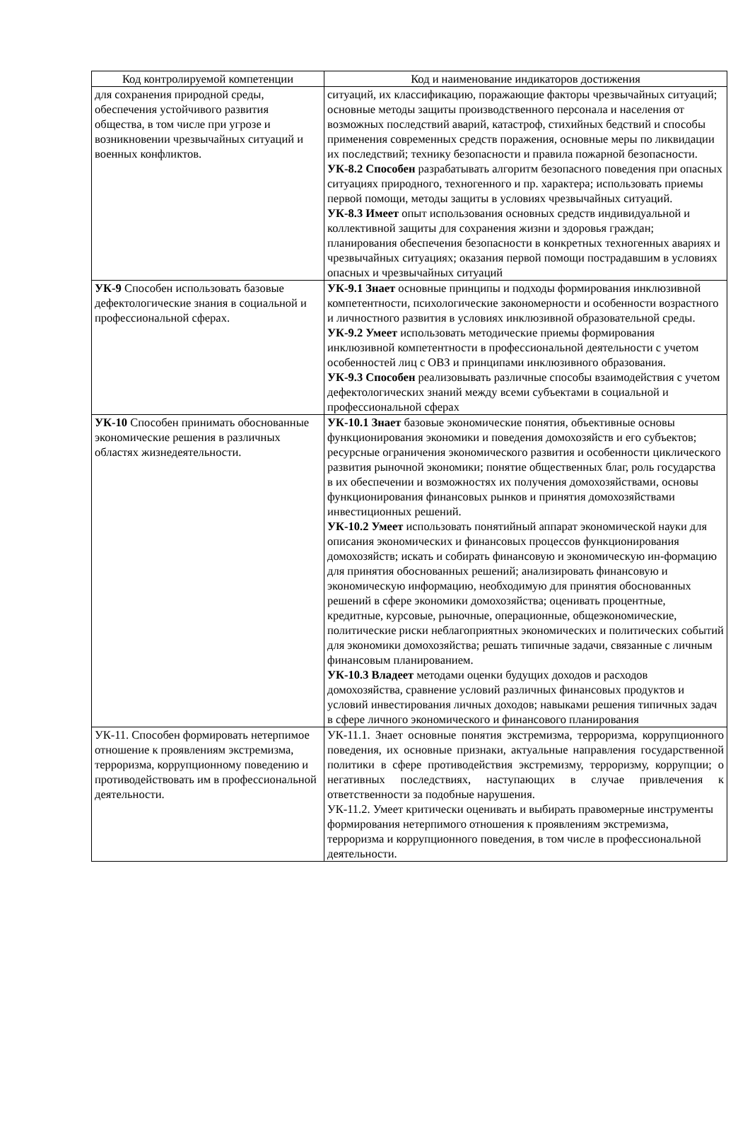| Код контролируемой компетенции | Код и наименование индикаторов достижения |
| --- | --- |
| для сохранения природной среды, обеспечения устойчивого развития общества, в том числе при угрозе и возникновении чрезвычайных ситуаций и военных конфликтов. | ситуаций, их классификацию, поражающие факторы чрезвычайных ситуаций; основные методы защиты производственного персонала и населения от возможных последствий аварий, катастроф, стихийных бедствий и способы применения современных средств поражения, основные меры по ликвидации их последствий; технику безопасности и правила пожарной безопасности. УК-8.2 Способен разрабатывать алгоритм безопасного поведения при опасных ситуациях природного, техногенного и пр. характера; использовать приемы первой помощи, методы защиты в условиях чрезвычайных ситуаций. УК-8.3 Имеет опыт использования основных средств индивидуальной и коллективной защиты для сохранения жизни и здоровья граждан; планирования обеспечения безопасности в конкретных техногенных авариях и чрезвычайных ситуациях; оказания первой помощи пострадавшим в условиях опасных и чрезвычайных ситуаций |
| УК-9 Способен использовать базовые дефектологические знания в социальной и профессиональной сферах. | УК-9.1 Знает основные принципы и подходы формирования инклюзивной компетентности, психологические закономерности и особенности возрастного и личностного развития в условиях инклюзивной образовательной среды. УК-9.2 Умеет использовать методические приемы формирования инклюзивной компетентности в профессиональной деятельности с учетом особенностей лиц с ОВЗ и принципами инклюзивного образования. УК-9.3 Способен реализовывать различные способы взаимодействия с учетом дефектологических знаний между всеми субъектами в социальной и профессиональной сферах |
| УК-10 Способен принимать обоснованные экономические решения в различных областях жизнедеятельности. | УК-10.1 Знает базовые экономические понятия, объективные основы функционирования экономики и поведения домохозяйств и его субъектов; ресурсные ограничения экономического развития и особенности циклического развития рыночной экономики; понятие общественных благ, роль государства в их обеспечении и возможностях их получения домохозяйствами, основы функционирования финансовых рынков и принятия домохозяйствами инвестиционных решений. УК-10.2 Умеет использовать понятийный аппарат экономической науки для описания экономических и финансовых процессов функционирования домохозяйств; искать и собирать финансовую и экономическую ин-формацию для принятия обоснованных решений; анализировать финансовую и экономическую информацию, необходимую для принятия обоснованных решений в сфере экономики домохозяйства; оценивать процентные, кредитные, курсовые, рыночные, операционные, общеэкономические, политические риски неблагоприятных экономических и политических событий для экономики домохозяйства; решать типичные задачи, связанные с личным финансовым планированием. УК-10.3 Владеет методами оценки будущих доходов и расходов домохозяйства, сравнение условий различных финансовых продуктов и условий инвестирования личных доходов; навыками решения типичных задач в сфере личного экономического и финансового планирования |
| УК-11. Способен формировать нетерпимое отношение к проявлениям экстремизма, терроризма, коррупционному поведению и противодействовать им в профессиональной деятельности. | УК-11.1. Знает основные понятия экстремизма, терроризма, коррупционного поведения, их основные признаки, актуальные направления государственной политики в сфере противодействия экстремизму, терроризму, коррупции; о негативных последствиях, наступающих в случае привлечения к ответственности за подобные нарушения. УК-11.2. Умеет критически оценивать и выбирать правомерные инструменты формирования нетерпимого отношения к проявлениям экстремизма, терроризма и коррупционного поведения, в том числе в профессиональной деятельности. |